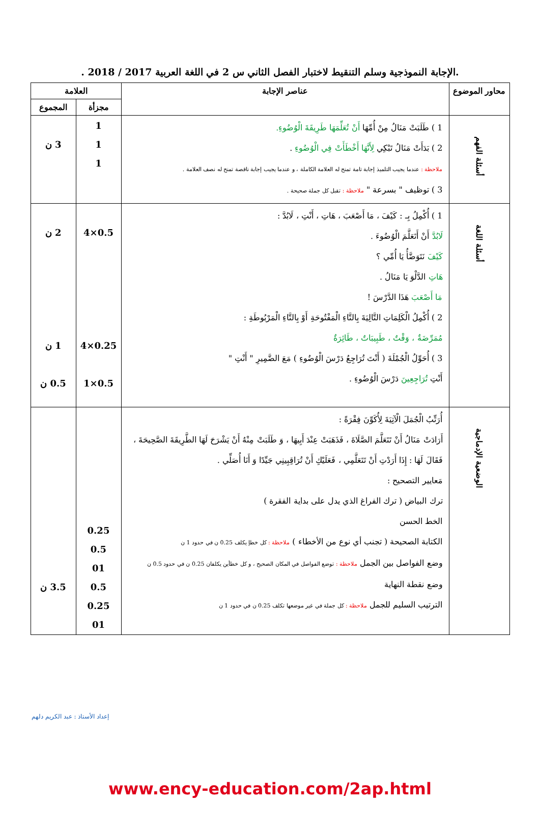.الإجابة النموذجية وسلم التنقيط لاختبار الفصل الثاني س 2 في اللغة العربية 2017 / 2018 .
| محاور الموضوع | عناصر الإجابة | العلامة | |
| --- | --- | --- | --- |
| | | مجزأة | المجموع |
| أسئلة الفهم | 1 ) طَلَبَتْ مَنَالُ مِنْ أُمِّهَا أَنْ تُعَلِّمَهَا طَرِيقَةَ الْوُضُوءِ. 2 ) بَدَأَتْ مَنَالُ تَبْكِي لِأَنَّهَا أَخْطَأَتْ فِي الْوُضُوءِ . ملاحظة : عندما يجيب التلميذ إجابة تامة تمنح له العلامة الكاملة ، و عندما يجيب إجابة ناقصة تمنح له نصف العلامة . 3 ) توظيف " بسرعة " ملاحظة : تقبل كل جملة صحيحة . | 1 1 1 | 3 ن |
| أسئلة اللغة | 1 ) أُكْمِلُ بِـ : كَيْفَ ، مَا أَصْعَبَ ، هَاتِ ، أَنْتِ ، لَابُدَّ : لَابُدَّ أَنْ أَتَعَلَّمَ الْوُضُوءَ . كَيْفَ نَتَوَضَّأُ يَا أُمِّي ؟ هَاتِ الدَّلْوَ يَا مَنَالُ . مَا أَصْعَبَ هَذَا الدَّرْسَ ! 2 ) أُكْمِلُ الْكَلِمَاتِ التَّالِيَةَ بِالتَّاءِ الْمَفْتُوحَةِ أَوْ بِالتَّاءِ الْمَرْبُوطَةِ : مُمَرِّضَةٌ ، وَقْتٌ ، طَبِيبَاتٌ ، طَائِرَةٌ 3 ) أُحَوِّلُ الْجُمْلَةَ ( أَنْتَ تُرَاجِعُ دَرْسَ الْوُضُوءِ ) مَعَ الضَّمِيرِ " أَنْتِ " أَنْتِ تُرَاجِعِينَ دَرْسَ الْوُضُوءِ . | 0.5×4 0.25×4 0.5×1 | 2 ن 1 ن 0.5 ن |
| الوضعية الإدماجية | أُرَتِّبُ الْجُمَلَ الْآتِيَةَ لِأُكَوِّنَ فِقْرَةً : أَرَادَتْ مَنَالُ أَنْ تَتَعَلَّمَ الصَّلَاةَ ، فَذَهَبَتْ عِنْدَ أَبِيهَا ، وَ طَلَبَتْ مِنْهُ أَنْ يَشْرَحَ لَهَا الطَّرِيقَةَ الصَّحِيحَةَ ، فَقَالَ لَهَا : إِذَا أَرَدْتِ أَنْ تَتَعَلَّمِي ، فَعَلَيْكِ أَنْ تُرَاقِبِينِي جَيِّدًا وَ أَنَا أُصَلِّي . مَعايير التصحيح : ترك البياض ( ترك الفراغ الذي يدل على بداية الفقرة ) الخط الحسن الكتابة الصحيحة ( تجنب أي نوع من الأخطاء ) ملاحظة : كل خطإ يكلف 0.25 ن في حدود 1 ن وضع الفواصل بين الجمل ملاحظة : توضع الفواصل في المكان الصحيح ، و كل خطأين يكلفان 0.25 ن في حدود 0.5 ن وضع نقطة النهاية الترتيب السليم للجمل ملاحظة : كل جملة في غير موضعها تكلف 0.25 ن في حدود 1 ن | 0.25 0.5 01 0.5 0.25 01 | 3.5 ن |
إعداد الأستاذ : عبد الكريم دلهم
www.ency-education.com/2ap.html